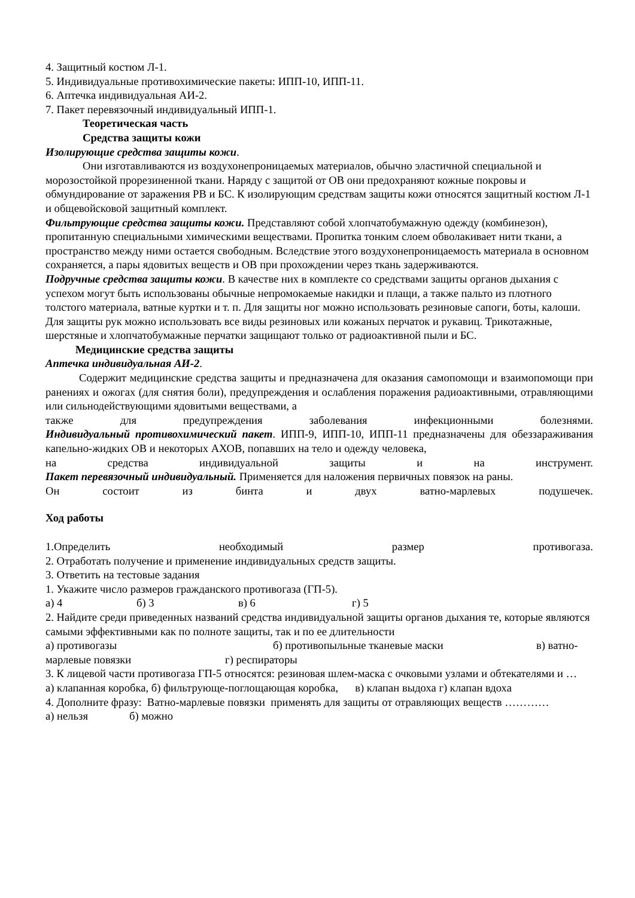4. Защитный костюм Л-1.
5. Индивидуальные противохимические пакеты: ИПП-10, ИПП-11.
6. Аптечка индивидуальная АИ-2.
7. Пакет перевязочный индивидуальный ИПП-1.
Теоретическая часть
Средства защиты кожи
Изолирующие средства защиты кожи.
Они изготавливаются из воздухонепроницаемых материалов, обычно эластичной специальной и морозостойкой прорезиненной ткани. Наряду с защитой от ОВ они предохраняют кожные покровы и обмундирование от заражения РВ и БС. К изолирующим средствам защиты кожи относятся защитный костюм Л-1 и общевойсковой защитный комплект.
Фильтрующие средства защиты кожи. Представляют собой хлопчатобумажную одежду (комбинезон), пропитанную специальными химическими веществами. Пропитка тонким слоем обволакивает нити ткани, а пространство между ними остается свободным. Вследствие этого воздухонепроницаемость материала в основном сохраняется, а пары ядовитых веществ и ОВ при прохождении через ткань задерживаются.
Подручные средства защиты кожи. В качестве них в комплекте со средствами защиты органов дыхания с успехом могут быть использованы обычные непромокаемые накидки и плащи, а также пальто из плотного толстого материала, ватные куртки и т. п. Для защиты ног можно использовать резиновые сапоги, боты, калоши. Для защиты рук можно использовать все виды резиновых или кожаных перчаток и рукавиц. Трикотажные, шерстяные и хлопчатобумажные перчатки защищают только от радиоактивной пыли и БС.
Медицинские средства защиты
Аптечка индивидуальная АИ-2.
Содержит медицинские средства защиты и предназначена для оказания самопомощи и взаимопомощи при ранениях и ожогах (для снятия боли), предупреждения и ослабления поражения радиоактивными, отравляющими или сильнодействующими ядовитыми веществами, а
также для предупреждения заболевания инфекционными болезнями.
Индивидуальный противохимический пакет. ИПП-9, ИПП-10, ИПП-11 предназначены для обеззараживания капельно-жидких ОВ и некоторых АХОВ, попавших на тело и одежду человека,
на средства индивидуальной защиты и на инструмент.
Пакет перевязочный индивидуальный. Применяется для наложения первичных повязок на раны.
Он состоит из бинта и двух ватно-марлевых подушечек.
Ход работы
1.Определить необходимый размер противогаза.
2. Отработать получение и применение индивидуальных средств защиты.
3. Ответить на тестовые задания
1. Укажите число размеров гражданского противогаза (ГП-5).
а) 4 б) 3 в) 6 г) 5
2. Найдите среди приведенных названий средства индивидуальной защиты органов дыхания те, которые являются самыми эффективными как по полноте защиты, так и по ее длительности
а) противогазы б) противопыльные тканевые маски в) ватно-
марлевые повязки г) респираторы
3. К лицевой части противогаза ГП-5 относятся: резиновая шлем-маска с очковыми узлами и обтекателями и …
а) клапанная коробка, б) фильтрующе-поглощающая коробка, в) клапан выдоха г) клапан вдоха
4. Дополните фразу: Ватно-марлевые повязки применять для защиты от отравляющих веществ …………
а) нельзя б) можно